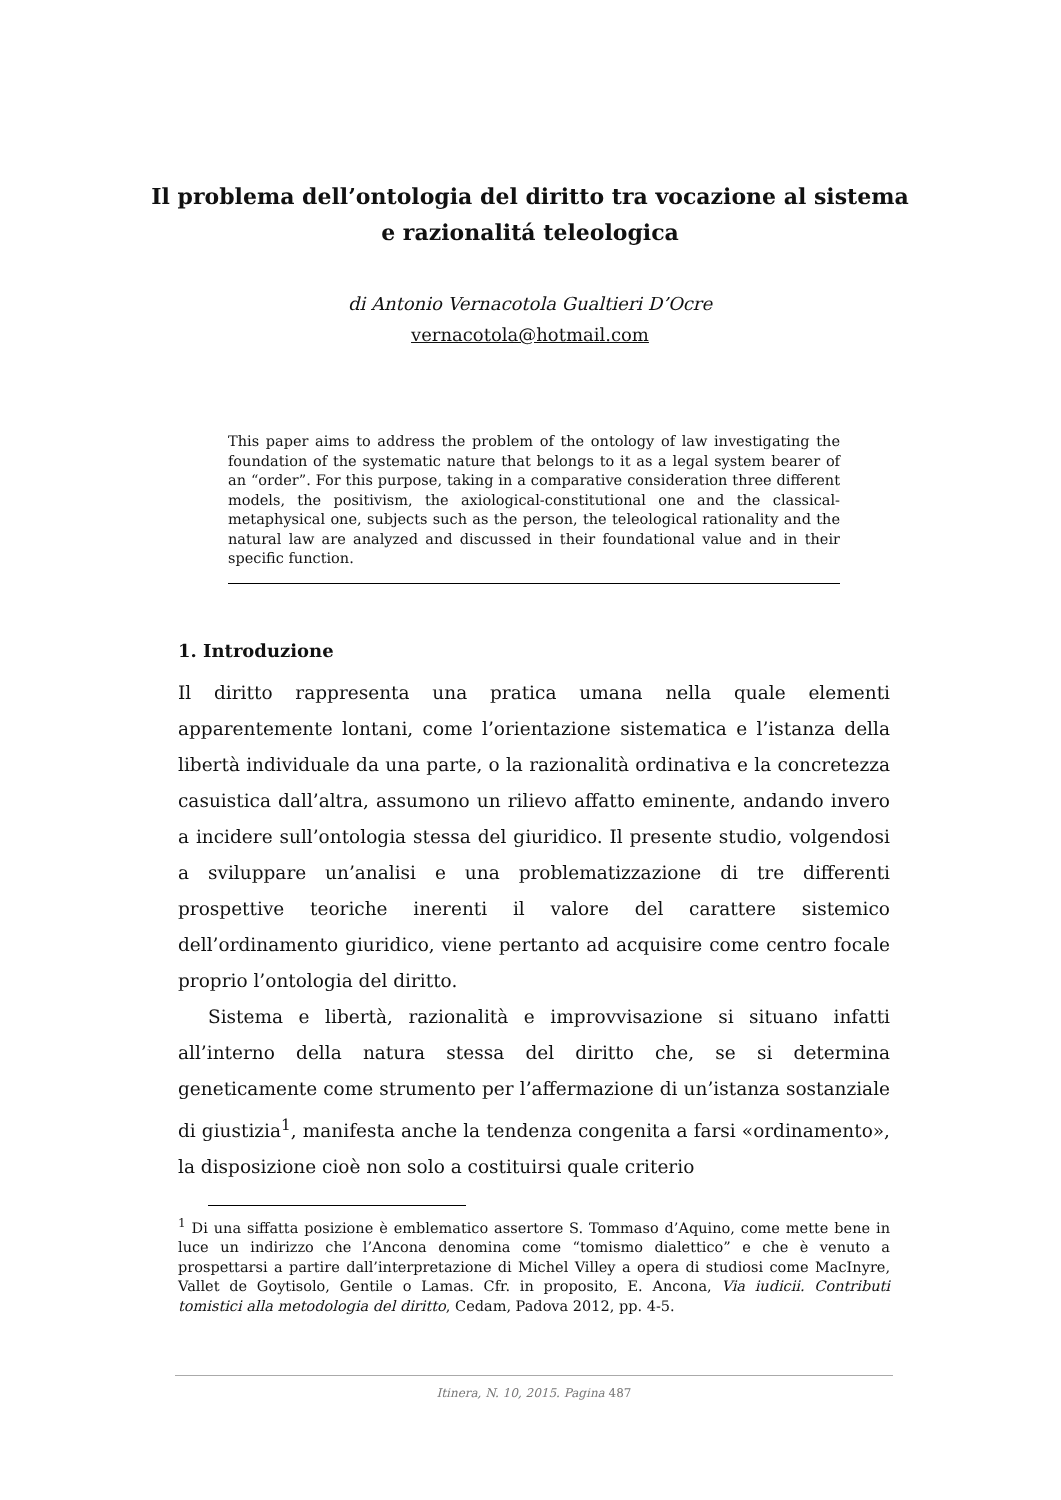Il problema dell’ontologia del diritto tra vocazione al sistema e razionalitá teleologica
di Antonio Vernacotola Gualtieri D’Ocre
vernacotola@hotmail.com
This paper aims to address the problem of the ontology of law investigating the foundation of the systematic nature that belongs to it as a legal system bearer of an “order”. For this purpose, taking in a comparative consideration three different models, the positivism, the axiological-constitutional one and the classical-metaphysical one, subjects such as the person, the teleological rationality and the natural law are analyzed and discussed in their foundational value and in their specific function.
1. Introduzione
Il diritto rappresenta una pratica umana nella quale elementi apparentemente lontani, come l’orientazione sistematica e l’istanza della libertà individuale da una parte, o la razionalità ordinativa e la concretezza casuistica dall’altra, assumono un rilievo affatto eminente, andando invero a incidere sull’ontologia stessa del giuridico. Il presente studio, volgendosi a sviluppare un’analisi e una problematizzazione di tre differenti prospettive teoriche inerenti il valore del carattere sistemico dell’ordinamento giuridico, viene pertanto ad acquisire come centro focale proprio l’ontologia del diritto.
Sistema e libertà, razionalità e improvvisazione si situano infatti all’interno della natura stessa del diritto che, se si determina geneticamente come strumento per l’affermazione di un’istanza sostanziale di giustizia<sup>1</sup>, manifesta anche la tendenza congenita a farsi «ordinamento», la disposizione cioè non solo a costituirsi quale criterio
<sup>1</sup> Di una siffatta posizione è emblematico assertore S. Tommaso d’Aquino, come mette bene in luce un indirizzo che l’Ancona denomina come “tomismo dialettico” e che è venuto a prospettarsi a partire dall’interpretazione di Michel Villey a opera di studiosi come MacInyre, Vallet de Goytisolo, Gentile o Lamas. Cfr. in proposito, E. Ancona, Via iudicii. Contributi tomistici alla metodologia del diritto, Cedam, Padova 2012, pp. 4-5.
Itinera, N. 10, 2015. Pagina 487